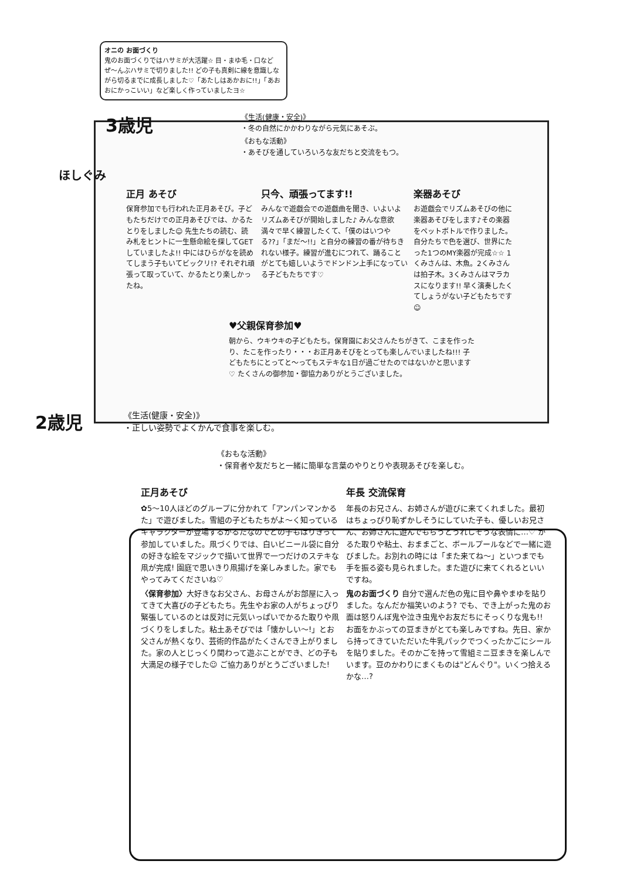オニの お面づくり
鬼のお面づくりではハサミが大活躍☆ 目・まゆ毛・口など ぜ〜んぶハサミで切りました!! どの子も真剣に線を意識しながら切るまでに成長しました♡「あたしはあかおに!!」「あおおにかっこいい」など楽しく作っていましたヨ☆
3歳児
《生活(健康・安全)》
・冬の自然にかかわりながら元気にあそぶ。
《おもな活動》
・あそびを通していろいろな友だちと交流をもつ。
ほしぐみ
正月 あそび
保育参加でも行われた正月あそび。子どもたちだけでの正月あそびでは、かるたとりをしました☺ 先生たちの読む、読み札をヒントに一生懸命絵を探してGETしていましたよ!! 中にはひらがなを読めてしまう子もいてビックリ!? それぞれ頑張って取っていて、かるたとり楽しかったね。
只今、頑張ってます!!
みんなで遊戯会での遊戯曲を聞き、いよいよリズムあそびが開始しました♪ みんな意欲満々で早く練習したくて、「僕のはいつやる??」「まだ〜!!」と自分の練習の番が待ちきれない様子。練習が進むにつれて、踊ることがとても嬉しいようでドンドン上手になっている子どもたちです♡
楽器あそび
お遊戯会でリズムあそびの他に楽器あそびをします♪その楽器をペットボトルで作りました。自分たちで色を選び、世界にたった1つのMY楽器が完成☆☆ 1くみさんは、木魚。2くみさんは拍子木。3くみさんはマラカスになります!! 早く演奏したくてしょうがない子どもたちです☺
♥父親保育参加♥
朝から、ウキウキの子どもたち。保育園にお父さんたちがきて、こまを作ったり、たこを作ったり・・・お正月あそびをとっても楽しんでいましたね!!! 子どもたちにとってと〜ってもステキな1日が過ごせたのではないかと思います♡ たくさんの御参加・御協力ありがとうございました。
2歳児
《生活(健康・安全)》
・正しい姿勢でよくかんで食事を楽しむ。
《おもな活動》
・保育者や友だちと一緒に簡単な言葉のやりとりや表現あそびを楽しむ。
正月あそび
✿5〜10人ほどのグループに分かれて「アンパンマンかるた」で遊びました。雪組の子どもたちがよ〜く知っているキャラクターが登場するかるたなのでどの子もはりきって参加していました。凧づくりでは、白いビニール袋に自分の好きな絵をマジックで描いて世界で一つだけのステキな凧が完成! 園庭で思いきり凧揚げを楽しみました。家でもやってみてくださいね♡
〈保育参加〉大好きなお父さん、お母さんがお部屋に入ってきて大喜びの子どもたち。先生やお家の人がちょっぴり緊張しているのとは反対に元気いっぱいでかるた取りや凧づくりをしました。粘土あそびでは「懐かしい〜!」とお父さんが熱くなり、芸術的作品がたくさんでき上がりました。家の人とじっくり関わって遊ぶことができ、どの子も大満足の様子でした☺ ご協力ありがとうございました!
年長 交流保育
年長のお兄さん、お姉さんが遊びに来てくれました。最初はちょっぴり恥ずかしそうにしていた子も、優しいお兄さん、お姉さんに遊んでもらうとうれしそうな表情に…♡ かるた取りや粘土、おままごと、ボールプールなどで一緒に遊びました。お別れの時には「また来てね〜」といつまでも手を振る姿も見られました。また遊びに来てくれるといいですね。
鬼のお面づくり 自分で選んだ色の鬼に目や鼻やまゆを貼りました。なんだか福笑いのよう? でも、でき上がった鬼のお面は怒りんぼ鬼や泣き虫鬼やお友だちにそっくりな鬼も!! お面をかぶっての豆まきがとても楽しみですね。先日、家から持ってきていただいた牛乳パックでつくったかごにシールを貼りました。そのかごを持って雪組ミニ豆まきを楽しんでいます。豆のかわりにまくものは"どんぐり"。いくつ拾えるかな…?